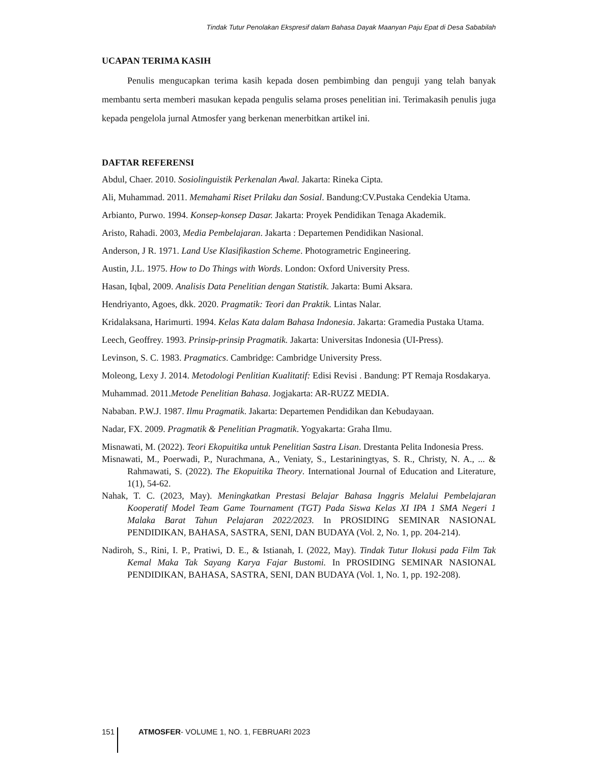Tindak Tutur Penolakan Ekspresif dalam Bahasa Dayak Maanyan Paju Epat di Desa Sababilah
UCAPAN TERIMA KASIH
Penulis mengucapkan terima kasih kepada dosen pembimbing dan penguji yang telah banyak membantu serta memberi masukan kepada pengulis selama proses penelitian ini. Terimakasih penulis juga kepada pengelola jurnal Atmosfer yang berkenan menerbitkan artikel ini.
DAFTAR REFERENSI
Abdul, Chaer. 2010. Sosiolinguistik Perkenalan Awal. Jakarta: Rineka Cipta.
Ali, Muhammad. 2011. Memahami Riset Prilaku dan Sosial. Bandung:CV.Pustaka Cendekia Utama.
Arbianto, Purwo. 1994. Konsep-konsep Dasar. Jakarta: Proyek Pendidikan Tenaga Akademik.
Aristo, Rahadi. 2003, Media Pembelajaran. Jakarta : Departemen Pendidikan Nasional.
Anderson, J R. 1971. Land Use Klasifikastion Scheme. Photogrametric Engineering.
Austin, J.L. 1975. How to Do Things with Words. London: Oxford University Press.
Hasan, Iqbal, 2009. Analisis Data Penelitian dengan Statistik. Jakarta: Bumi Aksara.
Hendriyanto, Agoes, dkk. 2020. Pragmatik: Teori dan Praktik. Lintas Nalar.
Kridalaksana, Harimurti. 1994. Kelas Kata dalam Bahasa Indonesia. Jakarta: Gramedia Pustaka Utama.
Leech, Geoffrey. 1993. Prinsip-prinsip Pragmatik. Jakarta: Universitas Indonesia (UI-Press).
Levinson, S. C. 1983. Pragmatics. Cambridge: Cambridge University Press.
Moleong, Lexy J. 2014. Metodologi Penlitian Kualitatif: Edisi Revisi . Bandung: PT Remaja Rosdakarya.
Muhammad. 2011.Metode Penelitian Bahasa. Jogjakarta: AR-RUZZ MEDIA.
Nababan. P.W.J. 1987. Ilmu Pragmatik. Jakarta: Departemen Pendidikan dan Kebudayaan.
Nadar, FX. 2009. Pragmatik & Penelitian Pragmatik. Yogyakarta: Graha Ilmu.
Misnawati, M. (2022). Teori Ekopuitika untuk Penelitian Sastra Lisan. Drestanta Pelita Indonesia Press.
Misnawati, M., Poerwadi, P., Nurachmana, A., Veniaty, S., Lestariningtyas, S. R., Christy, N. A., ... & Rahmawati, S. (2022). The Ekopuitika Theory. International Journal of Education and Literature, 1(1), 54-62.
Nahak, T. C. (2023, May). Meningkatkan Prestasi Belajar Bahasa Inggris Melalui Pembelajaran Kooperatif Model Team Game Tournament (TGT) Pada Siswa Kelas XI IPA 1 SMA Negeri 1 Malaka Barat Tahun Pelajaran 2022/2023. In PROSIDING SEMINAR NASIONAL PENDIDIKAN, BAHASA, SASTRA, SENI, DAN BUDAYA (Vol. 2, No. 1, pp. 204-214).
Nadiroh, S., Rini, I. P., Pratiwi, D. E., & Istianah, I. (2022, May). Tindak Tutur Ilokusi pada Film Tak Kemal Maka Tak Sayang Karya Fajar Bustomi. In PROSIDING SEMINAR NASIONAL PENDIDIKAN, BAHASA, SASTRA, SENI, DAN BUDAYA (Vol. 1, No. 1, pp. 192-208).
151 ATMOSFER- VOLUME 1, NO. 1, FEBRUARI 2023